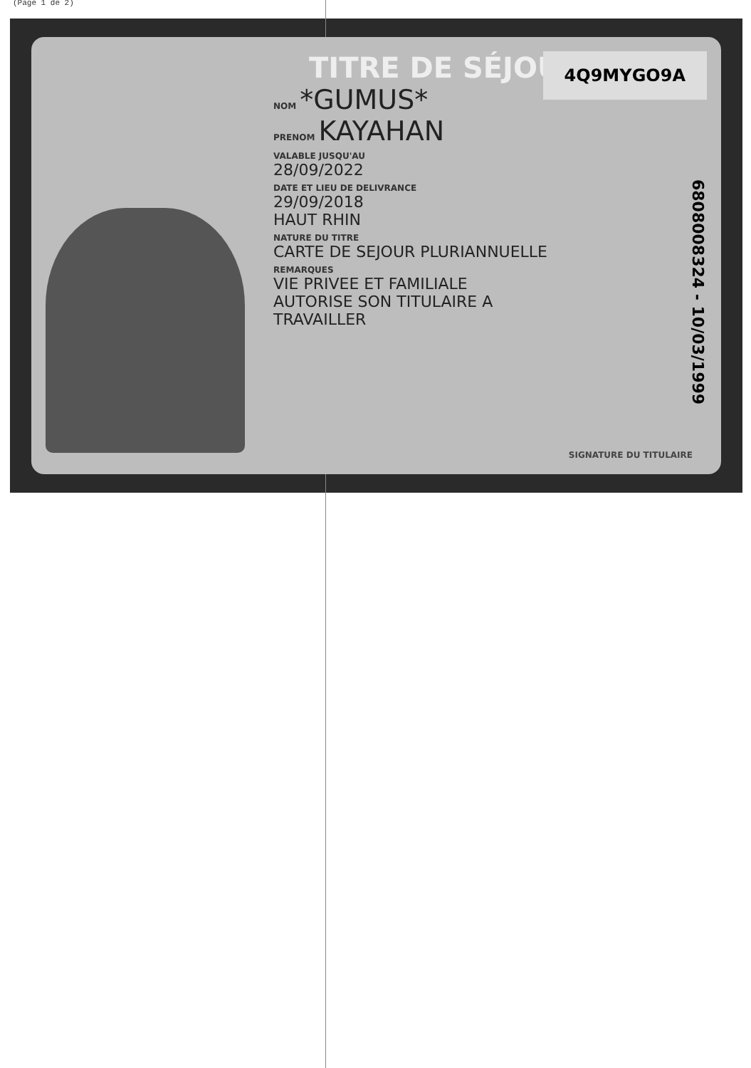(Page 1 de 2)
TITRE DE SÉJOUR
NOM *GUMUS*
PRENOM KAYAHAN
VALABLE JUSQU'AU
28/09/2022
DATE ET LIEU DE DELIVRANCE
29/09/2018
HAUT RHIN
NATURE DU TITRE
CARTE DE SEJOUR PLURIANNUELLE
REMARQUES
VIE PRIVEE ET FAMILIALE
AUTORISE SON TITULAIRE A
TRAVAILLER
4Q9MYGO9A
6808008324 - 10/03/1999
SIGNATURE DU TITULAIRE